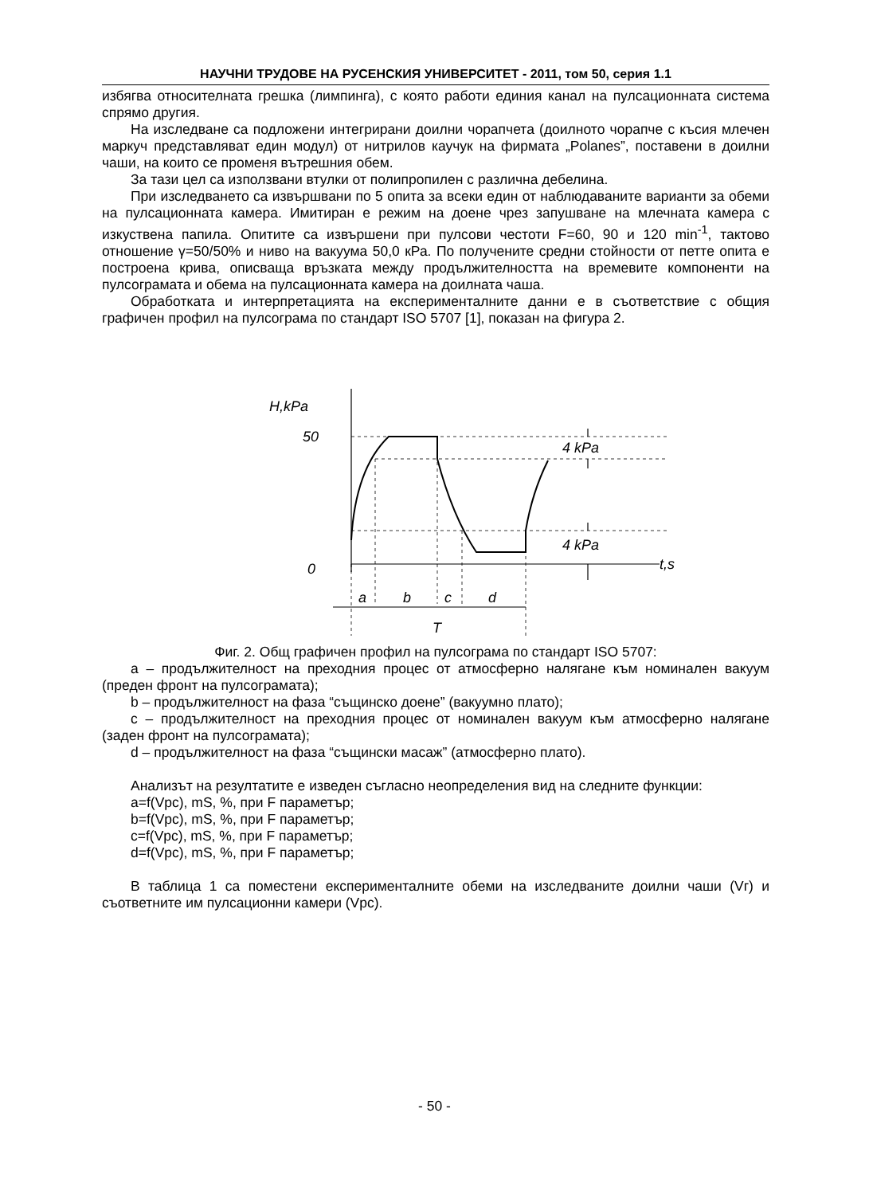НАУЧНИ ТРУДОВЕ НА РУСЕНСКИЯ УНИВЕРСИТЕТ - 2011, том 50, серия 1.1
избягва относителната грешка (лимпинга), с която работи единия канал на пулсационната система спрямо другия.
На изследване са подложени интегрирани доилни чорапчета (доилното чорапче с късия млечен маркуч представляват един модул) от нитрилов каучук на фирмата „Polanes”, поставени в доилни чаши, на които се променя вътрешния обем.
За тази цел са използвани втулки от полипропилен с различна дебелина.
При изследването са извършвани по 5 опита за всеки един от наблюдаваните варианти за обеми на пулсационната камера. Имитиран е режим на доене чрез запушване на млечната камера с изкуствена папила. Опитите са извършени при пулсови честоти F=60, 90 и 120 min<sup>-1</sup>, тактово отношение γ=50/50% и ниво на вакуума 50,0 кРа. По получените средни стойности от петте опита е построена крива, описваща връзката между продължителността на времевите компоненти на пулсограмата и обема на пулсационната камера на доилната чаша.
Обработката и интерпретацията на експерименталните данни е в съответствие с общия графичен профил на пулсограма по стандарт ISO 5707 [1], показан на фигура 2.
H,kPa
50
0
4 kPa
4 kPa
t,s
a
b
c
d
T
Фиг. 2. Общ графичен профил на пулсограма по стандарт ISO 5707:
а – продължителност на преходния процес от атмосферно налягане към номинален вакуум (преден фронт на пулсограмата);
b – продължителност на фаза “същинско доене” (вакуумно плато);
c – продължителност на преходния процес от номинален вакуум към атмосферно налягане (заден фронт на пулсограмата);
d – продължителност на фаза “същински масаж” (атмосферно плато).
Анализът на резултатите е изведен съгласно неопределения вид на следните функции:
a=f(Vpc), mS, %, при F параметър;
b=f(Vpc), mS, %, при F параметър;
c=f(Vpc), mS, %, при F параметър;
d=f(Vpc), mS, %, при F параметър;
В таблица 1 са поместени експерименталните обеми на изследваните доилни чаши (Vг) и съответните им пулсационни камери (Vpc).
- 50 -